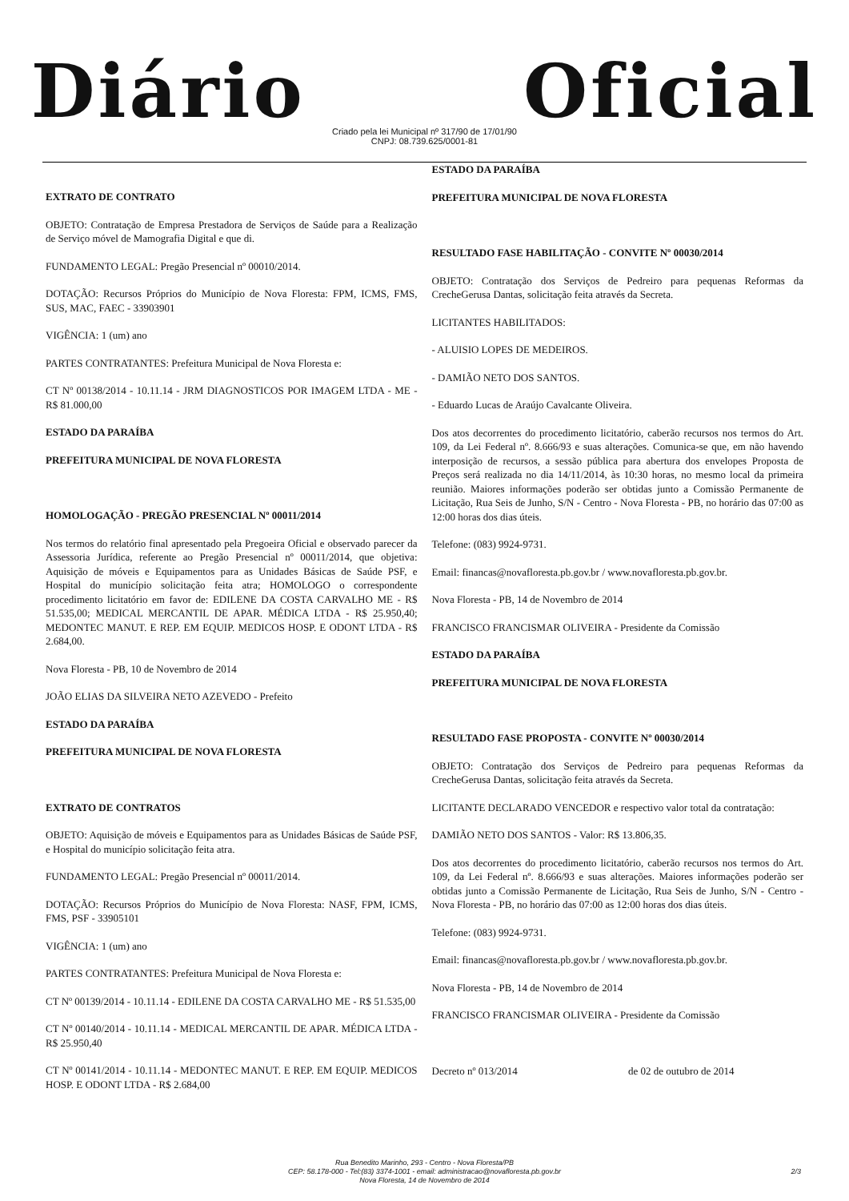Diário Oficial
Criado pela lei Municipal nº 317/90 de 17/01/90
CNPJ: 08.739.625/0001-81
EXTRATO DE CONTRATO
OBJETO: Contratação de Empresa Prestadora de Serviços de Saúde para a Realização de Serviço móvel de Mamografia Digital e que di.
FUNDAMENTO LEGAL: Pregão Presencial nº 00010/2014.
DOTAÇÃO: Recursos Próprios do Município de Nova Floresta: FPM, ICMS, FMS, SUS, MAC, FAEC - 33903901
VIGÊNCIA: 1 (um) ano
PARTES CONTRATANTES: Prefeitura Municipal de Nova Floresta e:
CT Nº 00138/2014 - 10.11.14 - JRM DIAGNOSTICOS POR IMAGEM LTDA - ME - R$ 81.000,00
ESTADO DA PARAÍBA
PREFEITURA MUNICIPAL DE NOVA FLORESTA
HOMOLOGAÇÃO - PREGÃO PRESENCIAL Nº 00011/2014
Nos termos do relatório final apresentado pela Pregoeira Oficial e observado parecer da Assessoria Jurídica, referente ao Pregão Presencial nº 00011/2014, que objetiva: Aquisição de móveis e Equipamentos para as Unidades Básicas de Saúde PSF, e Hospital do município solicitação feita atra; HOMOLOGO o correspondente procedimento licitatório em favor de: EDILENE DA COSTA CARVALHO ME - R$ 51.535,00; MEDICAL MERCANTIL DE APAR. MÉDICA LTDA - R$ 25.950,40; MEDONTEC MANUT. E REP. EM EQUIP. MEDICOS HOSP. E ODONT LTDA - R$ 2.684,00.
Nova Floresta - PB, 10 de Novembro de 2014
JOÃO ELIAS DA SILVEIRA NETO AZEVEDO - Prefeito
ESTADO DA PARAÍBA
PREFEITURA MUNICIPAL DE NOVA FLORESTA
EXTRATO DE CONTRATOS
OBJETO: Aquisição de móveis e Equipamentos para as Unidades Básicas de Saúde PSF, e Hospital do município solicitação feita atra.
FUNDAMENTO LEGAL: Pregão Presencial nº 00011/2014.
DOTAÇÃO: Recursos Próprios do Município de Nova Floresta: NASF, FPM, ICMS, FMS, PSF - 33905101
VIGÊNCIA: 1 (um) ano
PARTES CONTRATANTES: Prefeitura Municipal de Nova Floresta e:
CT Nº 00139/2014 - 10.11.14 - EDILENE DA COSTA CARVALHO ME - R$ 51.535,00
CT Nº 00140/2014 - 10.11.14 - MEDICAL MERCANTIL DE APAR. MÉDICA LTDA - R$ 25.950,40
CT Nº 00141/2014 - 10.11.14 - MEDONTEC MANUT. E REP. EM EQUIP. MEDICOS HOSP. E ODONT LTDA - R$ 2.684,00
ESTADO DA PARAÍBA
PREFEITURA MUNICIPAL DE NOVA FLORESTA
RESULTADO FASE HABILITAÇÃO - CONVITE Nº 00030/2014
OBJETO: Contratação dos Serviços de Pedreiro para pequenas Reformas da CrecheGerusa Dantas, solicitação feita através da Secreta.
LICITANTES HABILITADOS:
- ALUISIO LOPES DE MEDEIROS.
- DAMIÃO NETO DOS SANTOS.
- Eduardo Lucas de Araújo Cavalcante Oliveira.
Dos atos decorrentes do procedimento licitatório, caberão recursos nos termos do Art. 109, da Lei Federal nº. 8.666/93 e suas alterações. Comunica-se que, em não havendo interposição de recursos, a sessão pública para abertura dos envelopes Proposta de Preços será realizada no dia 14/11/2014, às 10:30 horas, no mesmo local da primeira reunião. Maiores informações poderão ser obtidas junto a Comissão Permanente de Licitação, Rua Seis de Junho, S/N - Centro - Nova Floresta - PB, no horário das 07:00 as 12:00 horas dos dias úteis.
Telefone: (083) 9924-9731.
Email: financas@novafloresta.pb.gov.br / www.novafloresta.pb.gov.br.
Nova Floresta - PB, 14 de Novembro de 2014
FRANCISCO FRANCISMAR OLIVEIRA - Presidente da Comissão
ESTADO DA PARAÍBA
PREFEITURA MUNICIPAL DE NOVA FLORESTA
RESULTADO FASE PROPOSTA - CONVITE Nº 00030/2014
OBJETO: Contratação dos Serviços de Pedreiro para pequenas Reformas da CrecheGerusa Dantas, solicitação feita através da Secreta.
LICITANTE DECLARADO VENCEDOR e respectivo valor total da contratação:
DAMIÃO NETO DOS SANTOS - Valor: R$ 13.806,35.
Dos atos decorrentes do procedimento licitatório, caberão recursos nos termos do Art. 109, da Lei Federal nº. 8.666/93 e suas alterações. Maiores informações poderão ser obtidas junto a Comissão Permanente de Licitação, Rua Seis de Junho, S/N - Centro - Nova Floresta - PB, no horário das 07:00 as 12:00 horas dos dias úteis.
Telefone: (083) 9924-9731.
Email: financas@novafloresta.pb.gov.br / www.novafloresta.pb.gov.br.
Nova Floresta - PB, 14 de Novembro de 2014
FRANCISCO FRANCISMAR OLIVEIRA - Presidente da Comissão
Decreto nº 013/2014 de 02 de outubro de 2014
Rua Benedito Marinho, 293 - Centro - Nova Floresta/PB
CEP: 58.178-000 - Tel:(83) 3374-1001 - email: administracao@novafloresta.pb.gov.br
2/3
Nova Floresta, 14 de Novembro de 2014